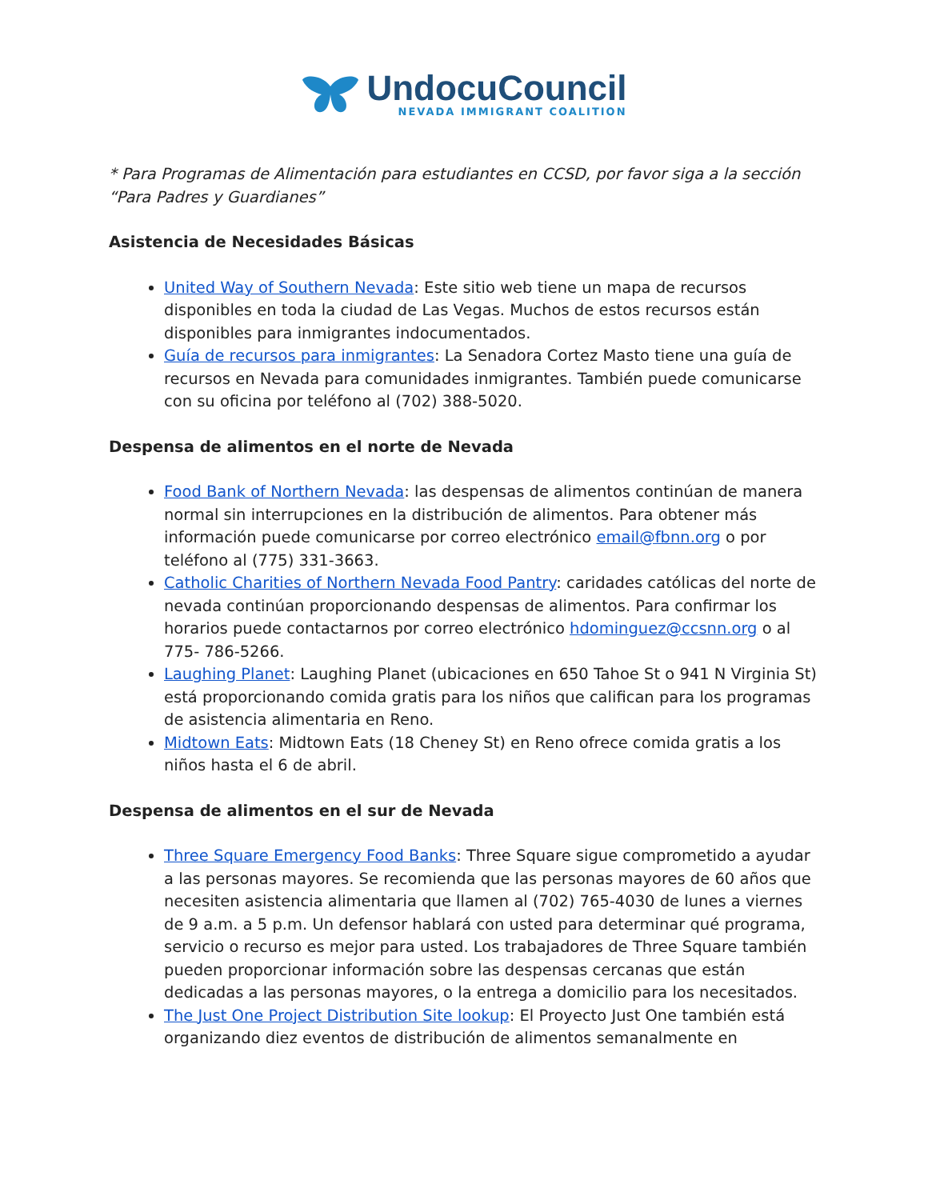UndocuCouncil
NEVADA IMMIGRANT COALITION
* Para Programas de Alimentación para estudiantes en CCSD, por favor siga a la sección “Para Padres y Guardianes”
Asistencia de Necesidades Básicas
United Way of Southern Nevada: Este sitio web tiene un mapa de recursos disponibles en toda la ciudad de Las Vegas. Muchos de estos recursos están disponibles para inmigrantes indocumentados.
Guía de recursos para inmigrantes: La Senadora Cortez Masto tiene una guía de recursos en Nevada para comunidades inmigrantes. También puede comunicarse con su oficina por teléfono al (702) 388-5020.
Despensa de alimentos en el norte de Nevada
Food Bank of Northern Nevada: las despensas de alimentos continúan de manera normal sin interrupciones en la distribución de alimentos. Para obtener más información puede comunicarse por correo electrónico email@fbnn.org o por teléfono al (775) 331-3663.
Catholic Charities of Northern Nevada Food Pantry: caridades católicas del norte de nevada continúan proporcionando despensas de alimentos. Para confirmar los horarios puede contactarnos por correo electrónico hdominguez@ccsnn.org o al 775- 786-5266.
Laughing Planet: Laughing Planet (ubicaciones en 650 Tahoe St o 941 N Virginia St) está proporcionando comida gratis para los niños que califican para los programas de asistencia alimentaria en Reno.
Midtown Eats: Midtown Eats (18 Cheney St) en Reno ofrece comida gratis a los niños hasta el 6 de abril.
Despensa de alimentos en el sur de Nevada
Three Square Emergency Food Banks: Three Square sigue comprometido a ayudar a las personas mayores. Se recomienda que las personas mayores de 60 años que necesiten asistencia alimentaria que llamen al (702) 765-4030 de lunes a viernes de 9 a.m. a 5 p.m. Un defensor hablará con usted para determinar qué programa, servicio o recurso es mejor para usted. Los trabajadores de Three Square también pueden proporcionar información sobre las despensas cercanas que están dedicadas a las personas mayores, o la entrega a domicilio para los necesitados.
The Just One Project Distribution Site lookup: El Proyecto Just One también está organizando diez eventos de distribución de alimentos semanalmente en